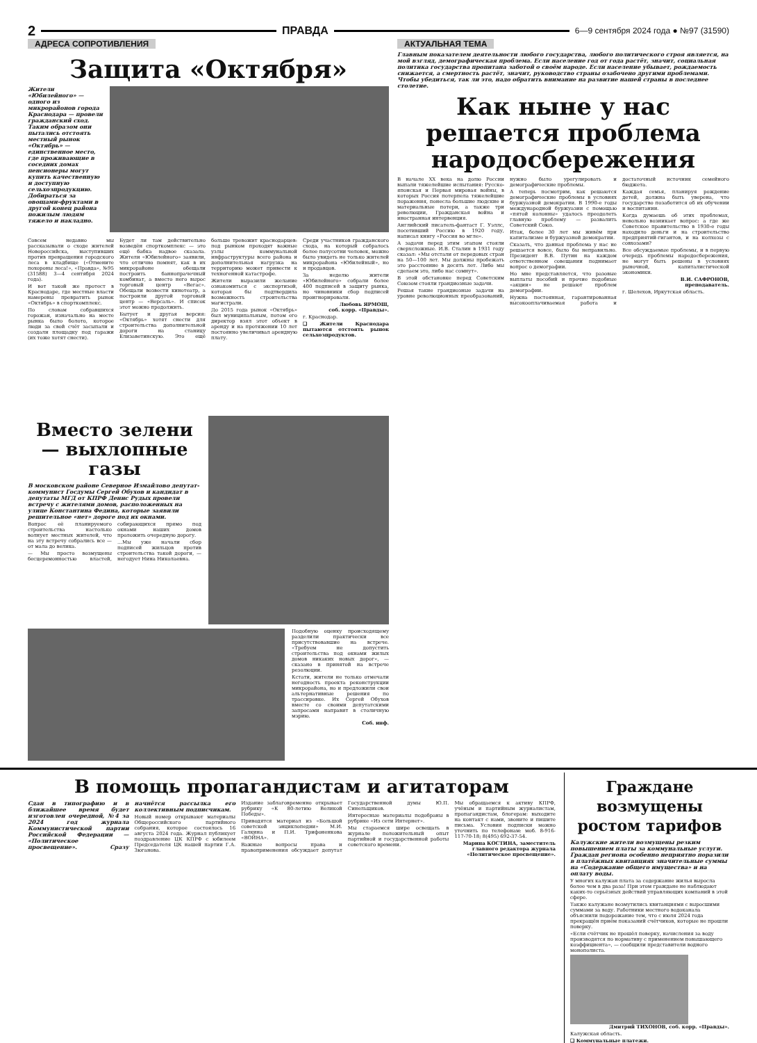2
ПРАВДА
6—9 сентября 2024 года ● №97 (31590)
АДРЕСА СОПРОТИВЛЕНИЯ
Защита «Октября»
Жители «Юбилейного» — одного из микрорайонов города Краснодара — провели гражданский сход. Таким образом они пытались отстоять местный рынок «Октябрь» — единственное место, где проживающие в соседних домах пенсионеры могут купить качественную и доступную сельхозпродукцию. Добираться за овощами-фруктами в другой конец района пожилым людям тяжело и накладно.
Совсем недавно мы рассказывали о сходе жителей Новороссийска, выступивших против превращения городского леса в кладбище («Отмените похороны леса!», «Правда», №95 (31588) 3—4 сентября 2024 года).
И вот такой же протест в Краснодаре, где местные власти намерены превратить рынок «Октябрь» в спорткомплекс.
По словам собравшихся горожан, изначально на месте рынка было болото, которое люди за свой счёт засыпали и создали площадку под гаражи (их тоже хотят снести).
Будет ли там действительно возведён спорткомплекс — это ещё бабка надвое сказала. Жители «Юбилейного» заявили, что отлично помнят, как в их микрорайоне обещали построить баннопрачечный комбинат, а вместо него вырос торговый центр «Вегас». Обещали возвести кинотеатр, а построили другой торговый центр — «Версаль». И список этот можно продолжить.
Бытует и другая версия: «Октябрь» хотят снести для строительства дополнительной дороги на станицу Елизаветинскую. Это ещё больше тревожит краснодарцев: под рынком проходят важные узлы коммунальной инфраструктуры всего района и дополнительная нагрузка на территорию может привести к техногенной катастрофе.
Жители выразили желание ознакомиться с экспертизой, которая бы подтвердила возможность строительства магистрали.
До 2015 года рынок «Октябрь» был муниципальным, потом его директор взял этот объект в аренду и на протяжении 10 лет постоянно увеличивал арендную плату.
Среди участников гражданского схода, на который собралось более полусотни человек, можно было увидеть не только жителей микрорайона «Юбилейный», но и продавцов.
За неделю жители «Юбилейного» собрали более 400 подписей в защиту рынка, но чиновники сбор подписей проигнорировали.
Любовь ЯРМОШ,
соб. корр. «Правды».
г. Краснодар.
❑ Жители Краснодара пытаются отстоять рынок сельхозпродуктов.
Вместо зелени — выхлопные газы
В московском районе Северное Измайлово депутат-коммунист Госдумы Сергей Обухов и кандидат в депутаты МГД от КПРФ Денис Рудых провели встречу с жителями домов, расположенных на улице Константина Федина, которые заявили решительное «нет» дороге под их окнами.
Вопрос её планируемого строительства настолько волнует местных жителей, что на эту встречу собрались все — от мала до велика.
— Мы просто возмущены бесцеремонностью властей, собирающихся прямо под окнами наших домов проложить очередную дорогу.
…Мы уже начали сбор подписей жильцов против строительства такой дороги, — негодует Нина Николаевна.
Подобную оценку происходящему разделили практически все присутствовавшие на встрече. «Требуем не допустить строительства под окнами жилых домов никаких новых дорог», — сказано в принятой на встрече резолюции.
Кстати, жители не только отмечали негодность проекта реконструкции микрорайона, но и предложили свои альтернативные решения по трассировке. Их Сергей Обухов вместе со своими депутатскими запросами направит в столичную мэрию.
Соб. инф.
АКТУАЛЬНАЯ ТЕМА
Главным показателем деятельности любого государства, любого политического строя является, на мой взгляд, демографическая проблема. Если население год от года растёт, значит, социальная политика государства пропитана заботой о своём народе. Если население убывает, рождаемость снижается, а смертность растёт, значит, руководство страны озабочено другими проблемами. Чтобы убедиться, так ли это, надо обратить внимание на развитие нашей страны в последнее столетие.
Как ныне у нас решается проблема народосбережения
В начале XX века на долю России выпали тяжелейшие испытания: Русско-японская и Первая мировая войны, в которых Россия потерпела тяжелейшие поражения, понесла большие людские и материальные потери, а также три революции, Гражданская война и иностранная интервенция.
Английский писатель-фантаст Г. Уэллс, посетивший Россию в 1920 году, написал книгу «Россия во мгле».
А задачи перед этим этапом стояли сверхсложные. И.В. Сталин в 1931 году сказал: «Мы отстали от передовых стран на 50—100 лет. Мы должны пробежать это расстояние в десять лет. Либо мы сделаем это, либо нас сомнут».
В этой обстановке перед Советским Союзом стояли грандиозные задачи.
Решая такие грандиозные задачи на уровне революционных преобразований, нужно было урегулировать и демографические проблемы.
А теперь посмотрим, как решаются демографические проблемы в условиях буржуазной демократии. В 1990-е годы международной буржуазии с помощью «пятой колонны» удалось преодолеть главную проблему — развалить Советский Союз.
Итак, более 30 лет мы живём при капитализме и буржуазной демократии.
Сказать, что данная проблема у нас не решается вовсе, было бы неправильно. Президент В.В. Путин на каждом ответственном совещании поднимает вопрос о демографии.
Но мне представляется, что разовые выплаты пособий и прочие подобные «акции» не решают проблем демографии.
Нужна постоянная, гарантированная высокооплачиваемая работа и достаточный источник семейного бюджета.
Каждая семья, планируя рождение детей, должна быть уверена, что государство позаботится об их обучении и воспитании.
Когда думаешь об этих проблемах, невольно возникает вопрос: а где же Советское правительство в 1930-е годы находило деньги и на строительство предприятий-гигантов, и на колхозы с совхозами?
Все обсуждаемые проблемы, и в первую очередь проблемы народосбережения, не могут быть решены в условиях рыночной, капиталистической экономики.
В.И. САФРОНОВ,
преподаватель.
г. Шелехов, Иркутская область.
В помощь пропагандистам и агитаторам
Сдан в типографию и в ближайшее время будет изготовлен очередной, №4 за 2024 год журнала Коммунистической партии Российской Федерации — «Политическое просвещение». Сразу начнётся рассылка его коллективным подписчикам.
Новый номер открывают материалы Общероссийского партийного собрания, которое состоялось 16 августа 2024 года. Журнал публикует поздравление ЦК КПРФ с юбилеем Председателя ЦК нашей партии Г.А. Зюганова.
Издание заблаговременно открывает рубрику «К 80-летию Великой Победы».
Приводятся материал из «Большой советской энциклопедии» М.И. Галкина и П.И. Трифоненкова «ВОЙНА».
Важные вопросы права и правоприменения обсуждает депутат Государственной думы Ю.П. Синельщиков.
Интересные материалы подобраны в рубрике «Из сети Интернет».
Мы стараемся шире освещать в журнале положительный опыт партийной и государственной работы советского времени.
Мы обращаемся к активу КПРФ, учёным и партийным журналистам, пропагандистам, блогерам: выходите на контакт с нами, звоните и пишите письма. Условия подписки можно уточнить по телефонам: моб. 8-916-117-70-18; 8(495) 692-37-54.
Марина КОСТИНА, заместитель главного редактора журнала «Политическое просвещение».
Граждане возмущены ростом тарифов
Калужские жители возмущены резким повышением платы за коммунальные услуги. Граждан региона особенно неприятно поразили в платёжных квитанциях значительные суммы на «Содержание общего имущества» и на оплату воды.
У многих калужан плата за содержание жилья выросла более чем в два раза! При этом граждане не наблюдают каких-то серьёзных действий управляющих компаний в этой сфере.
Также калужане возмутились квитанциями с выросшими суммами за воду. Работники местного водоканала объяснили подорожание тем, что с июля 2024 года прекращён приём показаний счётчиков, которые не прошли поверку.
«Если счётчик не прошёл поверку, начисления за воду производятся по нормативу с применением повышающего коэффициента», — сообщили представители водного монополиста.
Дмитрий ТИХОНОВ, соб. корр. «Правды».
Калужская область.
❑ Коммунальные платежи.